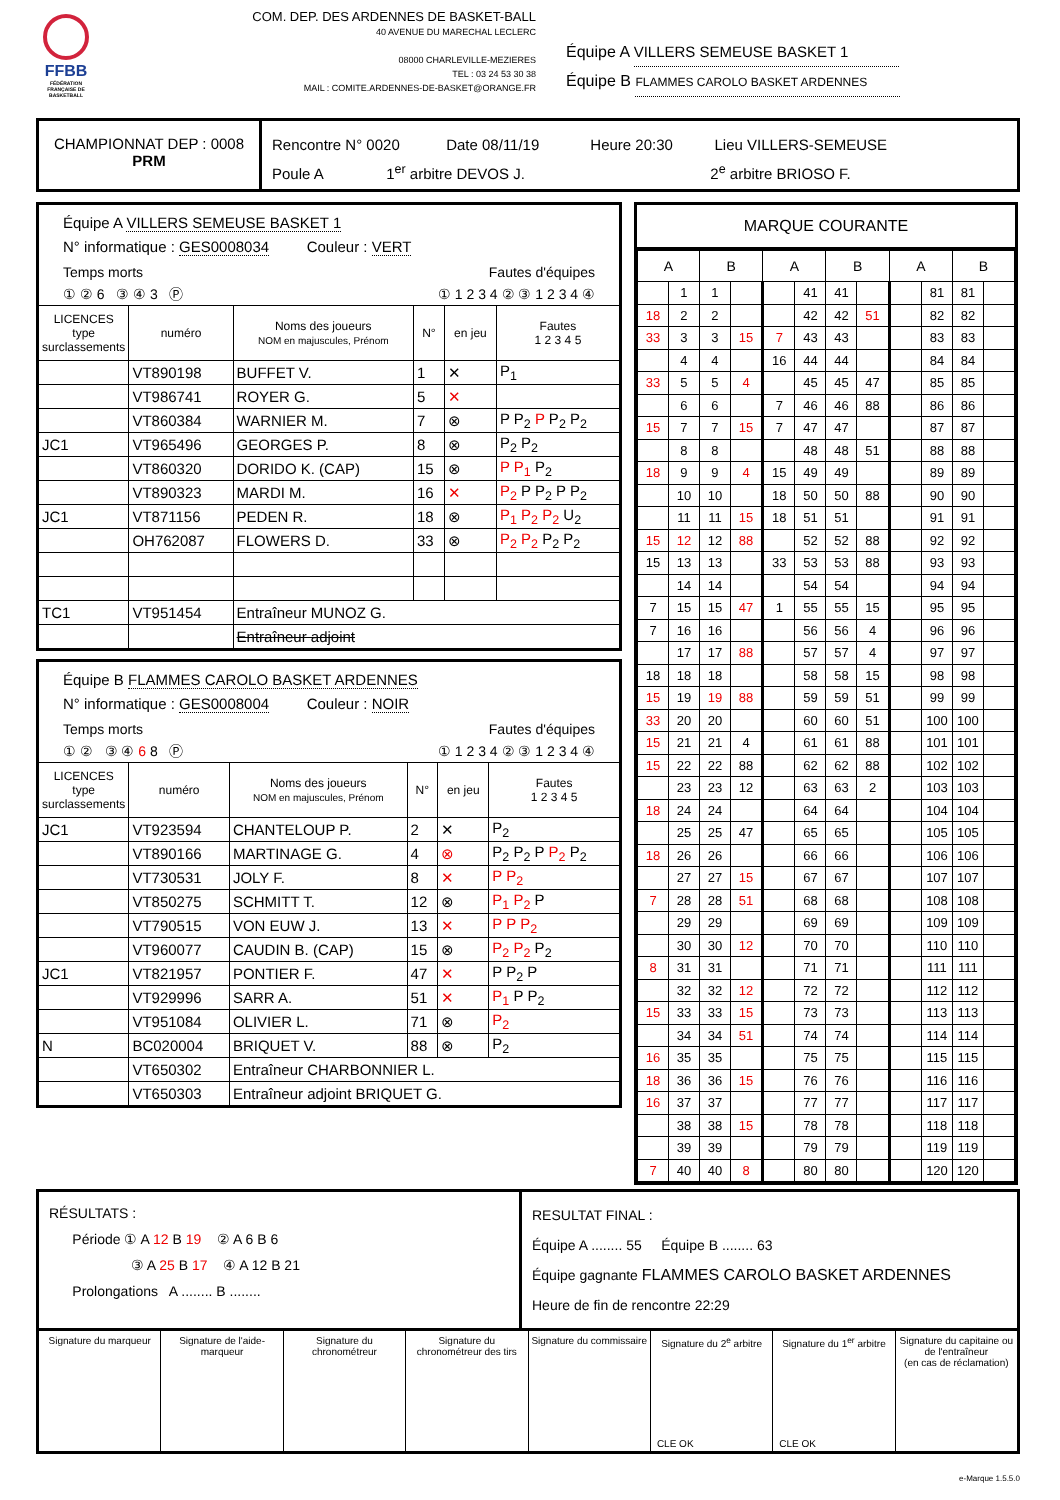FFBB
FÉDÉRATION FRANÇAISE DE BASKETBALL
COM. DEP. DES ARDENNES DE BASKET-BALL
40 AVENUE DU MARECHAL LECLERC
08000 CHARLEVILLE-MEZIERES
TEL : 03 24 53 30 38
MAIL : COMITE.ARDENNES-DE-BASKET@ORANGE.FR
Équipe A VILLERS SEMEUSE BASKET 1
Équipe B FLAMMES CAROLO BASKET ARDENNES
CHAMPIONNAT DEP : 0008
PRM
Rencontre N° 0020 Date 08/11/19 Heure 20:30 Lieu VILLERS-SEMEUSE
Poule A 1<sup>er</sup> arbitre DEVOS J. 2<sup>e</sup> arbitre BRIOSO F.
Équipe A VILLERS SEMEUSE BASKET 1
N° informatique : GES0008034 Couleur : VERT
Temps morts Fautes d'équipes
① ② 6 ③ ④ 3 Ⓟ ① 1 2 3 4 ② ③ 1 2 3 4 ④
| LICENCES type surclassements | numéro | Noms des joueurs NOM en majuscules, Prénom | N° | en jeu | Fautes 1 2 3 4 5 |
| --- | --- | --- | --- | --- | --- |
| | VT890198 | BUFFET V. | 1 | ✕ | P<sub>1</sub> |
| | VT986741 | ROYER G. | 5 | ✕ | |
| | VT860384 | WARNIER M. | 7 | ⊗ | P P<sub>2</sub> P P<sub>2</sub> P<sub>2</sub> |
| JC1 | VT965496 | GEORGES P. | 8 | ⊗ | P<sub>2</sub> P<sub>2</sub> |
| | VT860320 | DORIDO K. (CAP) | 15 | ⊗ | P P<sub>1</sub> P<sub>2</sub> |
| | VT890323 | MARDI M. | 16 | ✕ | P<sub>2</sub> P P<sub>2</sub> P P<sub>2</sub> |
| JC1 | VT871156 | PEDEN R. | 18 | ⊗ | P<sub>1</sub> P<sub>2</sub> P<sub>2</sub> U<sub>2</sub> |
| | OH762087 | FLOWERS D. | 33 | ⊗ | P<sub>2</sub> P<sub>2</sub> P<sub>2</sub> P<sub>2</sub> |
| TC1 | VT951454 | Entraîneur MUNOZ G. | | | |
| | | Entraîneur adjoint | | | |
Équipe B FLAMMES CAROLO BASKET ARDENNES
N° informatique : GES0008004 Couleur : NOIR
Temps morts Fautes d'équipes
① ② ③ ④ 6 8 Ⓟ ① 1 2 3 4 ② ③ 1 2 3 4 ④
| LICENCES type surclassements | numéro | Noms des joueurs NOM en majuscules, Prénom | N° | en jeu | Fautes 1 2 3 4 5 |
| --- | --- | --- | --- | --- | --- |
| JC1 | VT923594 | CHANTELOUP P. | 2 | ✕ | P<sub>2</sub> |
| | VT890166 | MARTINAGE G. | 4 | ⊗ | P<sub>2</sub> P<sub>2</sub> P P<sub>2</sub> P<sub>2</sub> |
| | VT730531 | JOLY F. | 8 | ✕ | P P<sub>2</sub> |
| | VT850275 | SCHMITT T. | 12 | ⊗ | P<sub>1</sub> P<sub>2</sub> P |
| | VT790515 | VON EUW J. | 13 | ✕ | P P P<sub>2</sub> |
| | VT960077 | CAUDIN B. (CAP) | 15 | ⊗ | P<sub>2</sub> P<sub>2</sub> P<sub>2</sub> |
| JC1 | VT821957 | PONTIER F. | 47 | ✕ | P P<sub>2</sub> P |
| | VT929996 | SARR A. | 51 | ✕ | P<sub>1</sub> P P<sub>2</sub> |
| | VT951084 | OLIVIER L. | 71 | ⊗ | P<sub>2</sub> |
| N | BC020004 | BRIQUET V. | 88 | ⊗ | P<sub>2</sub> |
| | VT650302 | Entraîneur CHARBONNIER L. | | | |
| | VT650303 | Entraîneur adjoint BRIQUET G. | | | |
MARQUE COURANTE
| A | | B | | A | | B | | A | | B | |
| --- | --- | --- | --- | --- | --- | --- | --- | --- | --- | --- | --- |
| | 1 | 1 | | | 41 | 41 | | | 81 | 81 | |
| 18 | 2 | 2 | | | 42 | 42 | 51 | | 82 | 82 | |
| 33 | 3 | 3 | 15 | 7 | 43 | 43 | | | 83 | 83 | |
| | 4 | 4 | | 16 | 44 | 44 | | | 84 | 84 | |
| 33 | 5 | 5 | 4 | | 45 | 45 | 47 | | 85 | 85 | |
| | 6 | 6 | | 7 | 46 | 46 | 88 | | 86 | 86 | |
| 15 | 7 | 7 | 15 | 7 | 47 | 47 | | | 87 | 87 | |
| | 8 | 8 | | | 48 | 48 | 51 | | 88 | 88 | |
| 18 | 9 | 9 | 4 | 15 | 49 | 49 | | | 89 | 89 | |
| | 10 | 10 | | 18 | 50 | 50 | 88 | | 90 | 90 | |
| | 11 | 11 | 15 | 18 | 51 | 51 | | | 91 | 91 | |
| 15 | 12 | 12 | 88 | | 52 | 52 | 88 | | 92 | 92 | |
| 15 | 13 | 13 | | 33 | 53 | 53 | 88 | | 93 | 93 | |
| | 14 | 14 | | | 54 | 54 | | | 94 | 94 | |
| 7 | 15 | 15 | 47 | 1 | 55 | 55 | 15 | | 95 | 95 | |
| 7 | 16 | 16 | | | 56 | 56 | 4 | | 96 | 96 | |
| | 17 | 17 | 88 | | 57 | 57 | 4 | | 97 | 97 | |
| 18 | 18 | 18 | | | 58 | 58 | 15 | | 98 | 98 | |
| 15 | 19 | 19 | 88 | | 59 | 59 | 51 | | 99 | 99 | |
| 33 | 20 | 20 | | | 60 | 60 | 51 | | 100 | 100 | |
| 15 | 21 | 21 | 4 | | 61 | 61 | 88 | | 101 | 101 | |
| 15 | 22 | 22 | 88 | | 62 | 62 | 88 | | 102 | 102 | |
| | 23 | 23 | 12 | | 63 | 63 | 2 | | 103 | 103 | |
| 18 | 24 | 24 | | | 64 | 64 | | | 104 | 104 | |
| | 25 | 25 | 47 | | 65 | 65 | | | 105 | 105 | |
| 18 | 26 | 26 | | | 66 | 66 | | | 106 | 106 | |
| | 27 | 27 | 15 | | 67 | 67 | | | 107 | 107 | |
| 7 | 28 | 28 | 51 | | 68 | 68 | | | 108 | 108 | |
| | 29 | 29 | | | 69 | 69 | | | 109 | 109 | |
| | 30 | 30 | 12 | | 70 | 70 | | | 110 | 110 | |
| 8 | 31 | 31 | | | 71 | 71 | | | 111 | 111 | |
| | 32 | 32 | 12 | | 72 | 72 | | | 112 | 112 | |
| 15 | 33 | 33 | 15 | | 73 | 73 | | | 113 | 113 | |
| | 34 | 34 | 51 | | 74 | 74 | | | 114 | 114 | |
| 16 | 35 | 35 | | | 75 | 75 | | | 115 | 115 | |
| 18 | 36 | 36 | 15 | | 76 | 76 | | | 116 | 116 | |
| 16 | 37 | 37 | | | 77 | 77 | | | 117 | 117 | |
| | 38 | 38 | 15 | | 78 | 78 | | | 118 | 118 | |
| | 39 | 39 | | | 79 | 79 | | | 119 | 119 | |
| 7 | 40 | 40 | 8 | | 80 | 80 | | | 120 | 120 | |
RÉSULTATS :
Période ① A 12 B 19 ② A 6 B 6
③ A 25 B 17 ④ A 12 B 21
Prolongations A ........ B ........
RESULTAT FINAL :
Équipe A ........ 55 Équipe B ........ 63
Équipe gagnante FLAMMES CAROLO BASKET ARDENNES
Heure de fin de rencontre 22:29
Signature du marqueur Signature de l'aide-marqueur Signature du chronométreur Signature du chronométreur des tirs
Signature du commissaire Signature du 2<sup>e</sup> arbitre
CLE OK
Signature du 1<sup>er</sup> arbitre
CLE OK
Signature du capitaine ou de l'entraîneur
(en cas de réclamation)
e-Marque 1.5.5.0